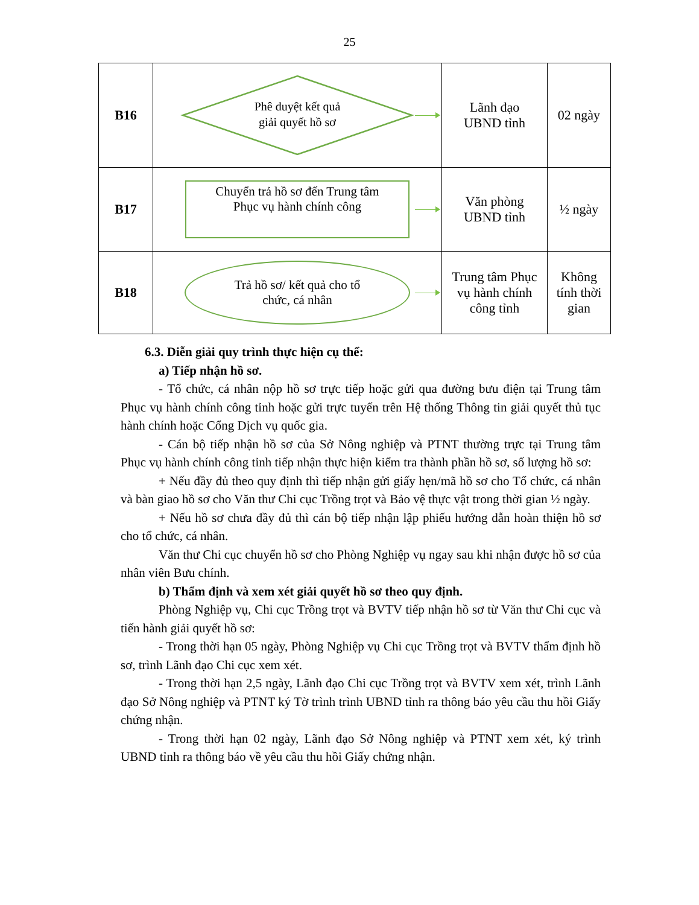25
| B16 | Phê duyệt kết quả giải quyết hồ sơ | Lãnh đạo UBND tỉnh | 02 ngày |
| B17 | Chuyển trả hồ sơ đến Trung tâm Phục vụ hành chính công | Văn phòng UBND tỉnh | ½ ngày |
| B18 | Trả hồ sơ/ kết quả cho tổ chức, cá nhân | Trung tâm Phục vụ hành chính công tỉnh | Không tính thời gian |
6.3. Diễn giải quy trình thực hiện cụ thể:
a) Tiếp nhận hồ sơ.
- Tổ chức, cá nhân nộp hồ sơ trực tiếp hoặc gửi qua đường bưu điện tại Trung tâm Phục vụ hành chính công tỉnh hoặc gửi trực tuyến trên Hệ thống Thông tin giải quyết thủ tục hành chính hoặc Cổng Dịch vụ quốc gia.
- Cán bộ tiếp nhận hồ sơ của Sở Nông nghiệp và PTNT thường trực tại Trung tâm Phục vụ hành chính công tỉnh tiếp nhận thực hiện kiểm tra thành phần hồ sơ, số lượng hồ sơ:
+ Nếu đầy đủ theo quy định thì tiếp nhận gửi giấy hẹn/mã hồ sơ cho Tổ chức, cá nhân và bàn giao hồ sơ cho Văn thư Chi cục Trồng trọt và Bảo vệ thực vật trong thời gian ½ ngày.
+ Nếu hồ sơ chưa đầy đủ thì cán bộ tiếp nhận lập phiếu hướng dẫn hoàn thiện hồ sơ cho tổ chức, cá nhân.
Văn thư Chi cục chuyển hồ sơ cho Phòng Nghiệp vụ ngay sau khi nhận được hồ sơ của nhân viên Bưu chính.
b) Thẩm định và xem xét giải quyết hồ sơ theo quy định.
Phòng Nghiệp vụ, Chi cục Trồng trọt và BVTV tiếp nhận hồ sơ từ Văn thư Chi cục và tiến hành giải quyết hồ sơ:
- Trong thời hạn 05 ngày, Phòng Nghiệp vụ Chi cục Trồng trọt và BVTV thẩm định hồ sơ, trình Lãnh đạo Chi cục xem xét.
- Trong thời hạn 2,5 ngày, Lãnh đạo Chi cục Trồng trọt và BVTV xem xét, trình Lãnh đạo Sở Nông nghiệp và PTNT ký Tờ trình trình UBND tỉnh ra thông báo yêu cầu thu hồi Giấy chứng nhận.
- Trong thời hạn 02 ngày, Lãnh đạo Sở Nông nghiệp và PTNT xem xét, ký trình UBND tỉnh ra thông báo về yêu cầu thu hồi Giấy chứng nhận.